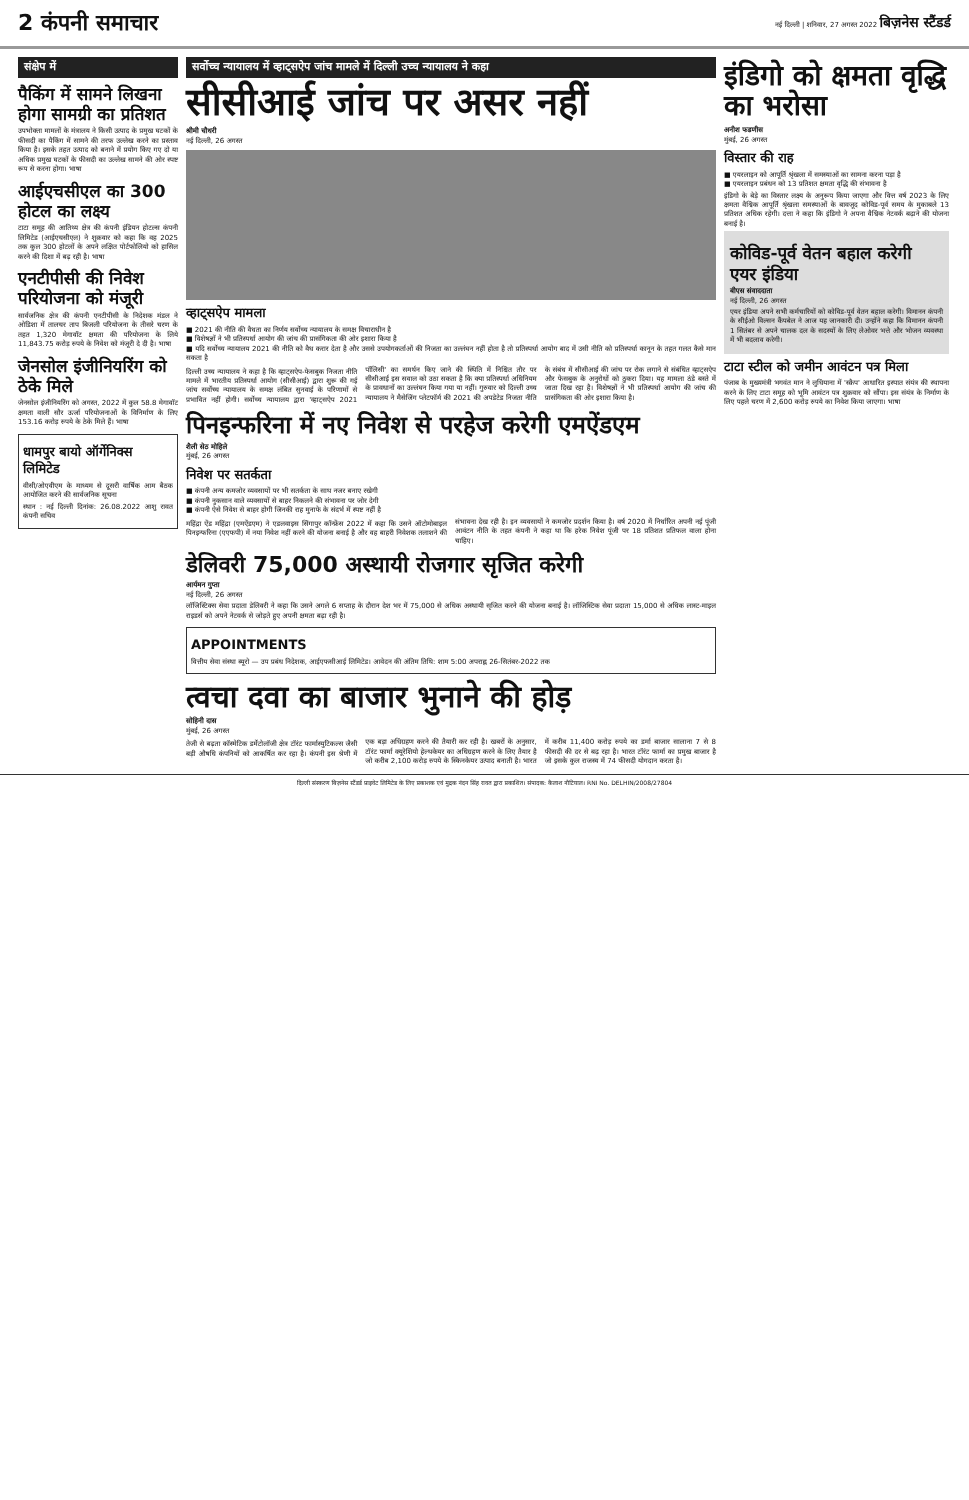2 कंपनी समाचार नई दिल्ली | शनिवार, 27 अगस्त 2022 बिज़नेस स्टैंडर्ड
संक्षेप में
पैकिंग में सामने लिखना होगा सामग्री का प्रतिशत
उपभोक्ता मामलों के मंत्रालय ने किसी उत्पाद के प्रमुख घटकों के फीसदी का पैकिंग में सामने की तरफ उल्लेख करने का प्रस्ताव किया है। इसके तहत उत्पाद को बनाने में प्रयोग किए गए दो या अधिक प्रमुख घटकों के फीसदी का उल्लेख सामने की ओर स्पष्ट रूप से करना होगा। भाषा
आईएचसीएल का 300 होटल का लक्ष्य
टाटा समूह की आतिथ्य क्षेत्र की कंपनी इंडियन होटल्स कंपनी लिमिटेड (आईएचसीएल) ने शुक्रवार को कहा कि वह 2025 तक कुल 300 होटलों के अपने लक्षित पोर्टफोलियो को हासिल करने की दिशा में बढ़ रही है। भाषा
एनटीपीसी की निवेश परियोजना को मंजूरी
सार्वजनिक क्षेत्र की कंपनी एनटीपीसी के निदेशक मंडल ने ओडिशा में तालचर ताप बिजली परियोजना के तीसरे चरण के तहत 1,320 मेगावॉट क्षमता की परियोजना के लिये 11,843.75 करोड़ रुपये के निवेश को मंजूरी दे दी है। भाषा
जेनसोल इंजीनियरिंग को ठेके मिले
जेनसोल इंजीनियरिंग को अगस्त, 2022 में कुल 58.8 मेगावॉट क्षमता वाली सौर ऊर्जा परियोजनाओं के विनिर्माण के लिए 153.16 करोड़ रुपये के ठेके मिले हैं। भाषा
धामपुर बायो ऑर्गेनिक्स लिमिटेड
वीसी/ओएवीएम के माध्यम से दूसरी वार्षिक आम बैठक आयोजित करने की सार्वजनिक सूचना
स्थान : नई दिल्ली दिनांक: 26.08.2022 आशु रावत कंपनी सचिव
सर्वोच्च न्यायालय में व्हाट्सऐप जांच मामले में दिल्ली उच्च न्यायालय ने कहा
सीसीआई जांच पर असर नहीं
श्रीमी चौधरी
नई दिल्ली, 26 अगस्त
व्हाट्सऐप मामला
■ 2021 की नीति की वैधता का निर्णय सर्वोच्च न्यायालय के समक्ष विचाराधीन है
■ विशेषज्ञों ने भी प्रतिस्पर्धा आयोग की जांच की प्रासंगिकता की ओर इशारा किया है
■ यदि सर्वोच्च न्यायालय 2021 की नीति को वैध करार देता है और उससे उपयोगकर्ताओं की निजता का उल्लंघन नहीं होता है तो प्रतिस्पर्धा आयोग बाद में उसी नीति को प्रतिस्पर्धा कानून के तहत गलत कैसे मान सकता है
दिल्ली उच्च न्यायालय ने कहा है कि व्हाट्सऐप-फेसबुक निजता नीति मामले में भारतीय प्रतिस्पर्धा आयोग (सीसीआई) द्वारा शुरू की गई जांच सर्वोच्च न्यायालय के समक्ष लंबित सुनवाई के परिणामों से प्रभावित नहीं होगी। सर्वोच्च न्यायालय द्वारा 'व्हाट्सऐप 2021 पॉलिसी' का समर्थन किए जाने की स्थिति में निश्चित तौर पर सीसीआई इस सवाल को उठा सकता है कि क्या प्रतिस्पर्धा अधिनियम के प्रावधानों का उल्लंघन किया गया या नहीं। गुरुवार को दिल्ली उच्च न्यायालय ने मैसेजिंग प्लेटफॉर्म की 2021 की अपडेटेड निजता नीति के संबंध में सीसीआई की जांच पर रोक लगाने से संबंधित व्हाट्सऐप और फेसबुक के अनुरोधों को ठुकरा दिया। यह मामला ठंडे बस्ते में जाता दिख रहा है। विशेषज्ञों ने भी प्रतिस्पर्धा आयोग की जांच की प्रासंगिकता की ओर इशारा किया है।
पिनइन्फरिना में नए निवेश से परहेज करेगी एमऐंडएम
शैली सेठ मोहिले
मुंबई, 26 अगस्त
निवेश पर सतर्कता
■ कंपनी अन्य कमजोर व्यवसायों पर भी सतर्कता के साथ नजर बनाए रखेगी
■ कंपनी नुकसान वाले व्यवसायों से बाहर निकलने की संभावना पर जोर देगी
■ कंपनी ऐसे निवेश से बाहर होगी जिनकी राह मुनाफे के संदर्भ में स्पष्ट नहीं है
महिंद्रा ऐंड महिंद्रा (एमऐंडएम) ने एडलवाइस सिंगापुर कॉन्फ्रेंस 2022 में कहा कि उसने ऑटोमोबाइल पिनइन्फरिना (एएफपी) में नया निवेश नहीं करने की योजना बनाई है और वह बाहरी निवेशक तलाशने की संभावना देख रही है। इन व्यवसायों ने कमजोर प्रदर्शन किया है। वर्ष 2020 में निर्धारित अपनी नई पूंजी आवंटन नीति के तहत कंपनी ने कहा था कि हरेक निवेश पूंजी पर 18 प्रतिशत प्रतिफल वाला होना चाहिए।
डेलिवरी 75,000 अस्थायी रोजगार सृजित करेगी
आर्यमन गुप्ता
नई दिल्ली, 26 अगस्त
लॉजिस्टिक्स सेवा प्रदाता डेलिवरी ने कहा कि उसने अगले 6 सप्ताह के दौरान देश भर में 75,000 से अधिक अस्थायी सृजित करने की योजना बनाई है। लॉजिस्टिक सेवा प्रदाता 15,000 से अधिक लास्ट-माइल राइडर्स को अपने नेटवर्क से जोड़ते हुए अपनी क्षमता बढ़ा रही है।
APPOINTMENTS
वित्तीय सेवा संस्था ब्यूरो — उप प्रबंध निदेशक, आईएफसीआई लिमिटेड। आवेदन की अंतिम तिथि: शाम 5:00 अपराह्न 26-सितंबर-2022 तक
त्वचा दवा का बाजार भुनाने की होड़
सोहिनी दास
मुंबई, 26 अगस्त
तेजी से बढ़ता कॉस्मेटिक डर्मेटोलॉजी क्षेत्र टॉरंट फार्मास्युटिकल्स जैसी बड़ी औषधि कंपनियों को आकर्षित कर रहा है। कंपनी इस श्रेणी में एक बड़ा अधिग्रहण करने की तैयारी कर रही है। खबरों के अनुसार, टॉरंट फार्मा क्यूरेशियो हेल्थकेयर का अधिग्रहण करने के लिए तैयार है जो करीब 2,100 करोड़ रुपये के स्किनकेयर उत्पाद बनाती है। भारत में करीब 11,400 करोड़ रुपये का डर्मा बाजार सालाना 7 से 8 फीसदी की दर से बढ़ रहा है। भारत टॉरंट फार्मा का प्रमुख बाजार है जो इसके कुल राजस्व में 74 फीसदी योगदान करता है।
इंडिगो को क्षमता वृद्धि का भरोसा
अनीश फडणीस
मुंबई, 26 अगस्त
विस्तार की राह
■ एयरलाइन को आपूर्ति श्रृंखला में समस्याओं का सामना करना पड़ा है
■ एयरलाइन प्रबंधन को 13 प्रतिशत क्षमता वृद्धि की संभावना है
इंडिगो के बेड़े का विस्तार लक्ष्य के अनुरूप किया जाएगा और वित्त वर्ष 2023 के लिए क्षमता वैश्विक आपूर्ति श्रृंखला समस्याओं के बावजूद कोविड-पूर्व समय के मुकाबले 13 प्रतिशत अधिक रहेगी। दत्ता ने कहा कि इंडिगो ने अपना वैश्विक नेटवर्क बढ़ाने की योजना बनाई है।
कोविड-पूर्व वेतन बहाल करेगी एयर इंडिया
बीएस संवाददाता
नई दिल्ली, 26 अगस्त
एयर इंडिया अपने सभी कर्मचारियों को कोविड-पूर्व वेतन बहाल करेगी। विमानन कंपनी के सीईओ विल्सन कैंपबेल ने आज यह जानकारी दी। उन्होंने कहा कि विमानन कंपनी 1 सितंबर से अपने चालक दल के सदस्यों के लिए लेओवर भत्ते और भोजन व्यवस्था में भी बदलाव करेगी।
टाटा स्टील को जमीन आवंटन पत्र मिला
पंजाब के मुख्यमंत्री भगवंत मान ने लुधियाना में 'स्क्रैप' आधारित इस्पात संयंत्र की स्थापना करने के लिए टाटा समूह को भूमि आवंटन पत्र शुक्रवार को सौंपा। इस संयंत्र के निर्माण के लिए पहले चरण में 2,600 करोड़ रुपये का निवेश किया जाएगा। भाषा
दिल्ली संस्करण बिज़नेस स्टैंडर्ड प्राइवेट लिमिटेड के लिए प्रकाशक एवं मुद्रक नंदन सिंह रावत द्वारा प्रकाशित। संपादक: कैलाश नौटियाल। RNI No. DELHIN/2008/27804